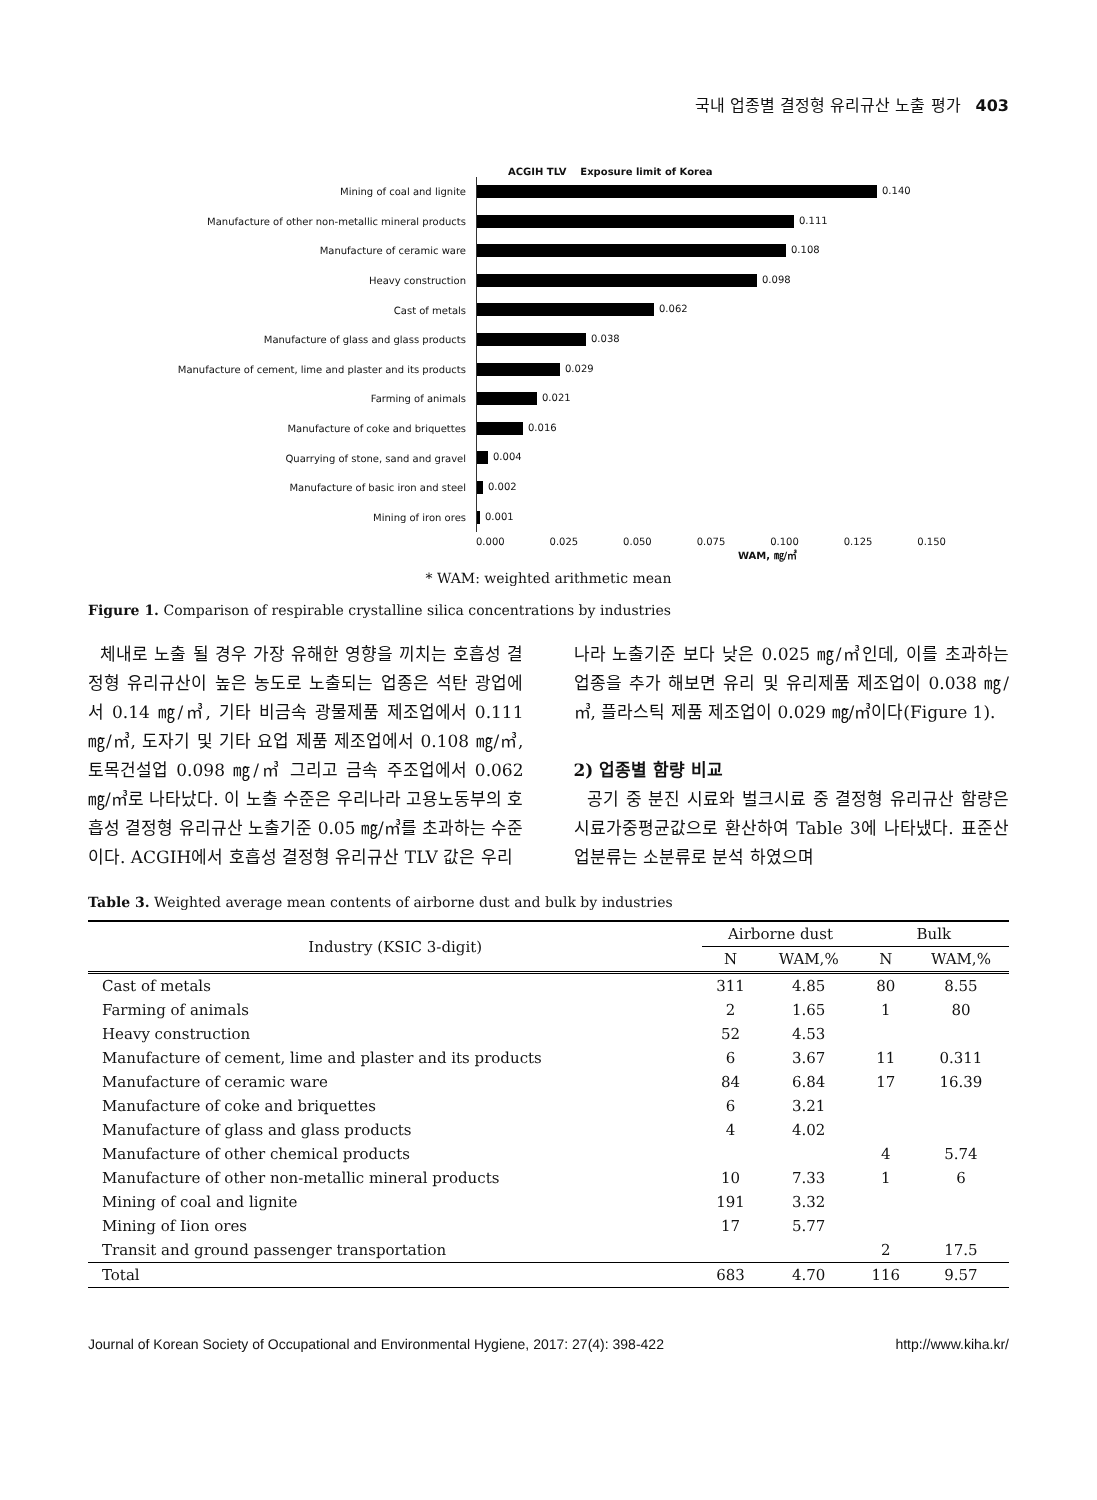국내 업종별 결정형 유리규산 노출 평가 403
ACGIH TLV Exposure limit of Korea
Mining of coal and lignite
0.140
Manufacture of other non-metallic mineral products
0.111
Manufacture of ceramic ware
0.108
Heavy construction
0.098
Cast of metals
0.062
Manufacture of glass and glass products
0.038
Manufacture of cement, lime and plaster and its products
0.029
Farming of animals
0.021
Manufacture of coke and briquettes
0.016
Quarrying of stone, sand and gravel
0.004
Manufacture of basic iron and steel
0.002
Mining of iron ores
0.001
0.000 0.025 0.050 0.075 0.100 0.125 0.150
WAM, ㎎/㎥
* WAM: weighted arithmetic mean
Figure 1. Comparison of respirable crystalline silica concentrations by industries
체내로 노출 될 경우 가장 유해한 영향을 끼치는 호흡성 결정형 유리규산이 높은 농도로 노출되는 업종은 석탄 광업에서 0.14 ㎎/㎥, 기타 비금속 광물제품 제조업에서 0.111 ㎎/㎥, 도자기 및 기타 요업 제품 제조업에서 0.108 ㎎/㎥, 토목건설업 0.098 ㎎/㎥ 그리고 금속 주조업에서 0.062 ㎎/㎥로 나타났다. 이 노출 수준은 우리나라 고용노동부의 호흡성 결정형 유리규산 노출기준 0.05 ㎎/㎥를 초과하는 수준이다. ACGIH에서 호흡성 결정형 유리규산 TLV 값은 우리
나라 노출기준 보다 낮은 0.025 ㎎/㎥인데, 이를 초과하는 업종을 추가 해보면 유리 및 유리제품 제조업이 0.038 ㎎/㎥, 플라스틱 제품 제조업이 0.029 ㎎/㎥이다(Figure 1).
2) 업종별 함량 비교
공기 중 분진 시료와 벌크시료 중 결정형 유리규산 함량은 시료가중평균값으로 환산하여 Table 3에 나타냈다. 표준산업분류는 소분류로 분석 하였으며
Table 3. Weighted average mean contents of airborne dust and bulk by industries
| Industry (KSIC 3-digit) | Airborne dust | | Bulk | |
| --- | --- | --- | --- | --- |
| | N | WAM,% | N | WAM,% |
| Cast of metals | 311 | 4.85 | 80 | 8.55 |
| Farming of animals | 2 | 1.65 | 1 | 80 |
| Heavy construction | 52 | 4.53 | | |
| Manufacture of cement, lime and plaster and its products | 6 | 3.67 | 11 | 0.311 |
| Manufacture of ceramic ware | 84 | 6.84 | 17 | 16.39 |
| Manufacture of coke and briquettes | 6 | 3.21 | | |
| Manufacture of glass and glass products | 4 | 4.02 | | |
| Manufacture of other chemical products | | | 4 | 5.74 |
| Manufacture of other non-metallic mineral products | 10 | 7.33 | 1 | 6 |
| Mining of coal and lignite | 191 | 3.32 | | |
| Mining of Iion ores | 17 | 5.77 | | |
| Transit and ground passenger transportation | | | 2 | 17.5 |
| Total | 683 | 4.70 | 116 | 9.57 |
Journal of Korean Society of Occupational and Environmental Hygiene, 2017: 27(4): 398-422 http://www.kiha.kr/